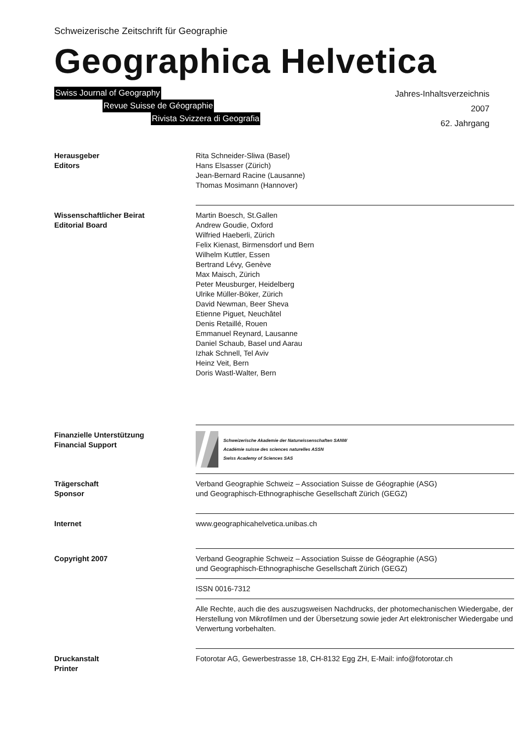Schweizerische Zeitschrift für Geographie
Geographica Helvetica
Swiss Journal of Geography
Revue Suisse de Géographie
Rivista Svizzera di Geografia
Jahres-Inhaltsverzeichnis
2007
62. Jahrgang
Herausgeber
Editors
Rita Schneider-Sliwa (Basel)
Hans Elsasser (Zürich)
Jean-Bernard Racine (Lausanne)
Thomas Mosimann (Hannover)
Wissenschaftlicher Beirat
Editorial Board
Martin Boesch, St.Gallen
Andrew Goudie, Oxford
Wilfried Haeberli, Zürich
Felix Kienast, Birmensdorf und Bern
Wilhelm Kuttler, Essen
Bertrand Lévy, Genève
Max Maisch, Zürich
Peter Meusburger, Heidelberg
Ulrike Müller-Böker, Zürich
David Newman, Beer Sheva
Etienne Piguet, Neuchâtel
Denis Retaillé, Rouen
Emmanuel Reynard, Lausanne
Daniel Schaub, Basel und Aarau
Izhak Schnell, Tel Aviv
Heinz Veit, Bern
Doris Wastl-Walter, Bern
Finanzielle Unterstützung
Financial Support
Schweizerische Akademie der Naturwissenschaften SANW
Académie suisse des sciences naturelles ASSN
Swiss Academy of Sciences SAS
Trägerschaft
Sponsor
Verband Geographie Schweiz – Association Suisse de Géographie (ASG)
und Geographisch-Ethnographische Gesellschaft Zürich (GEGZ)
Internet www.geographicahelvetica.unibas.ch
Copyright 2007 Verband Geographie Schweiz – Association Suisse de Géographie (ASG)
und Geographisch-Ethnographische Gesellschaft Zürich (GEGZ)
ISSN 0016-7312
Alle Rechte, auch die des auszugsweisen Nachdrucks, der photomechanischen Wiedergabe, der Herstellung von Mikrofilmen und der Übersetzung sowie jeder Art elektronischer Wiedergabe und Verwertung vorbehalten.
Druckanstalt
Printer
Fotorotar AG, Gewerbestrasse 18, CH-8132 Egg ZH, E-Mail: info@fotorotar.ch